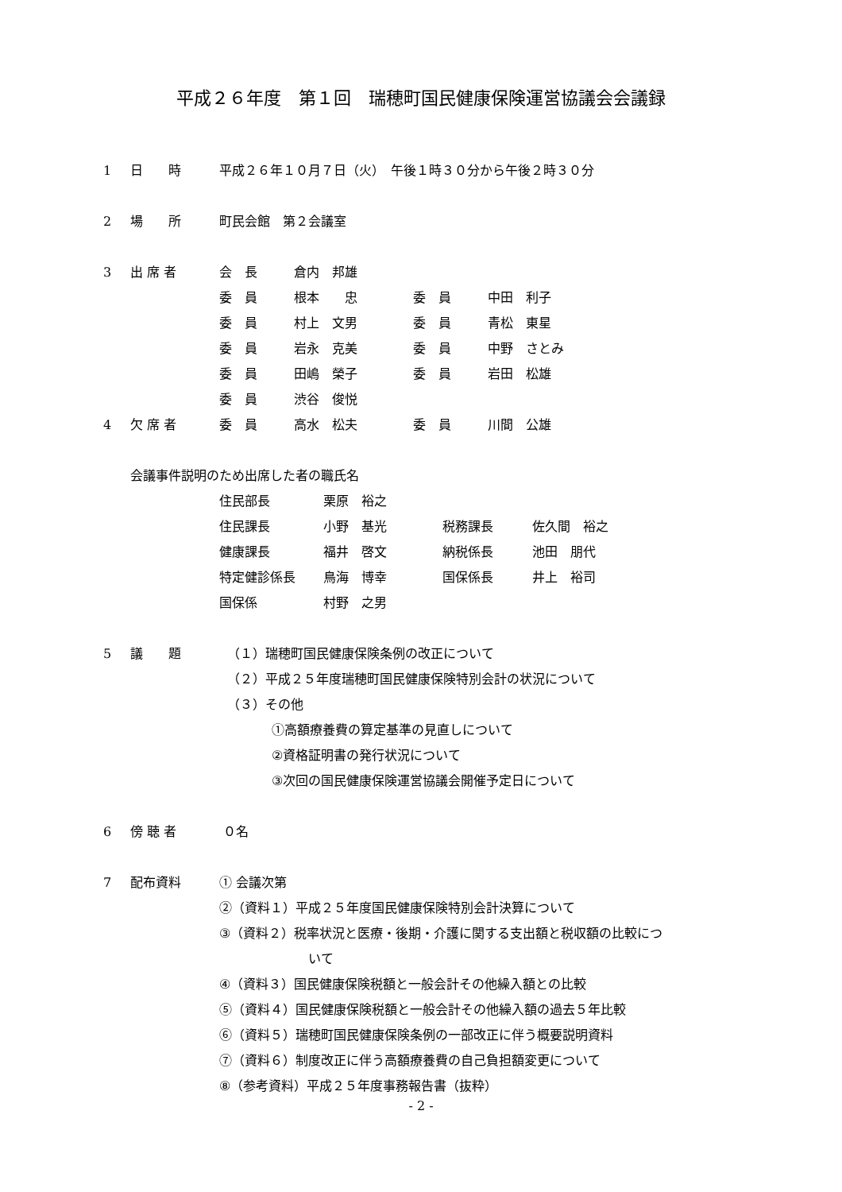平成２６年度　第１回　瑞穂町国民健康保険運営協議会会議録
1 日　　時 平成２６年１０月７日（火）　午後１時３０分から午後２時３０分
2 場　　所 町民会館　第２会議室
3 出 席 者
| 会 長 | 倉内 邦雄 | | |
| 委 員 | 根本 忠 | 委 員 | 中田 利子 |
| 委 員 | 村上 文男 | 委 員 | 青松 東星 |
| 委 員 | 岩永 克美 | 委 員 | 中野 さとみ |
| 委 員 | 田嶋 榮子 | 委 員 | 岩田 松雄 |
| 委 員 | 渋谷 俊悦 | | |
4 欠 席 者
| 委 員 | 高水 松夫 | 委 員 | 川間 公雄 |
会議事件説明のため出席した者の職氏名
| 住民部長 | 栗原 裕之 | | |
| 住民課長 | 小野 基光 | 税務課長 | 佐久間 裕之 |
| 健康課長 | 福井 啓文 | 納税係長 | 池田 朋代 |
| 特定健診係長 | 鳥海 博幸 | 国保係長 | 井上 裕司 |
| 国保係 | 村野 之男 | | |
5 議　　題 （１）瑞穂町国民健康保険条例の改正について
（２）平成２５年度瑞穂町国民健康保険特別会計の状況について
（３）その他
①高額療養費の算定基準の見直しについて
②資格証明書の発行状況について
③次回の国民健康保険運営協議会開催予定日について
6 傍 聴 者 ０名
7 配布資料 ① 会議次第
②（資料１）平成２５年度国民健康保険特別会計決算について
③（資料２）税率状況と医療・後期・介護に関する支出額と税収額の比較につ
いて
④（資料３）国民健康保険税額と一般会計その他繰入額との比較
⑤（資料４）国民健康保険税額と一般会計その他繰入額の過去５年比較
⑥（資料５）瑞穂町国民健康保険条例の一部改正に伴う概要説明資料
⑦（資料６）制度改正に伴う高額療養費の自己負担額変更について
⑧（参考資料）平成２５年度事務報告書（抜粋）
- 2 -